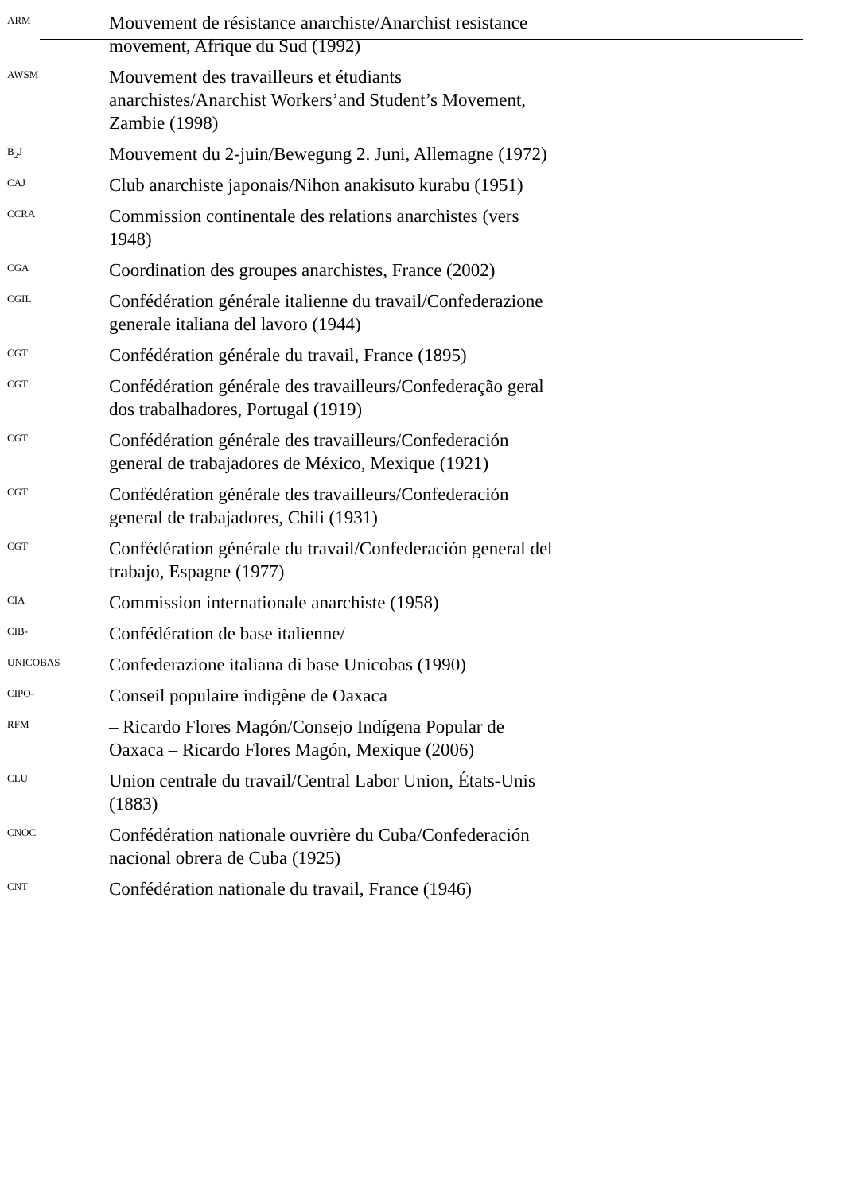ARM
Mouvement de résistance anarchiste/Anarchist resistance movement, Afrique du Sud (1992)
AWSM
Mouvement des travailleurs et étudiants anarchistes/Anarchist Workers’and Student’s Movement, Zambie (1998)
B<sub>2</sub>J
Mouvement du 2-juin/Bewegung 2. Juni, Allemagne (1972)
CAJ
Club anarchiste japonais/Nihon anakisuto kurabu (1951)
CCRA
Commission continentale des relations anarchistes (vers 1948)
CGA
Coordination des groupes anarchistes, France (2002)
CGIL
Confédération générale italienne du travail/Confederazione generale italiana del lavoro (1944)
CGT
Confédération générale du travail, France (1895)
CGT
Confédération générale des travailleurs/Confederação geral dos trabalhadores, Portugal (1919)
CGT
Confédération générale des travailleurs/Confederación general de trabajadores de México, Mexique (1921)
CGT
Confédération générale des travailleurs/Confederación general de trabajadores, Chili (1931)
CGT
Confédération générale du travail/Confederación general del trabajo, Espagne (1977)
CIA
Commission internationale anarchiste (1958)
CIB-
Confédération de base italienne/
UNICOBAS
Confederazione italiana di base Unicobas (1990)
CIPO-
Conseil populaire indigène de Oaxaca
RFM
– Ricardo Flores Magón/Consejo Indígena Popular de Oaxaca – Ricardo Flores Magón, Mexique (2006)
CLU
Union centrale du travail/Central Labor Union, États-Unis (1883)
CNOC
Confédération nationale ouvrière du Cuba/Confederación nacional obrera de Cuba (1925)
CNT
Confédération nationale du travail, France (1946)